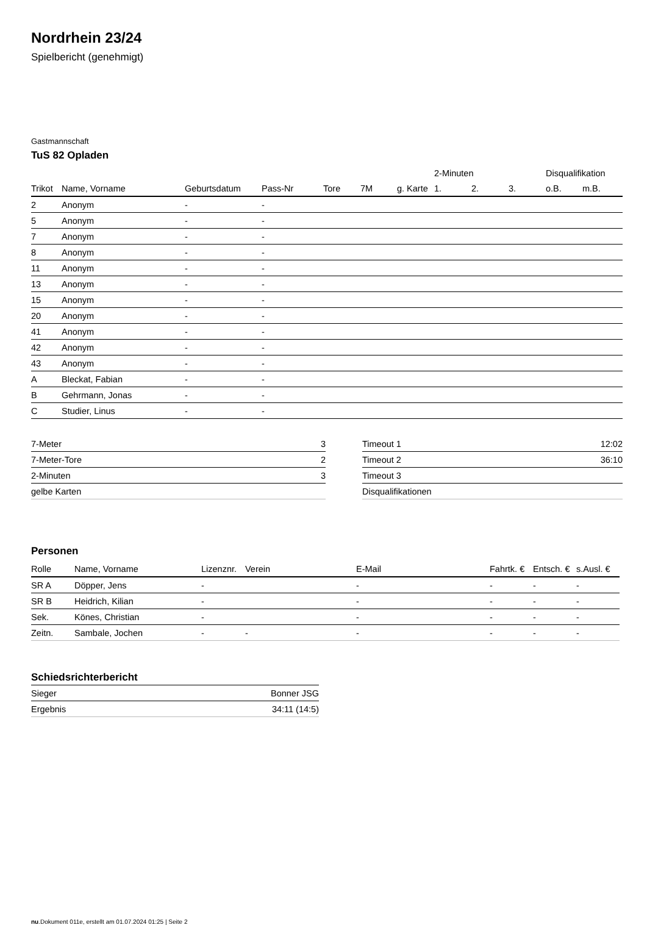Nordrhein 23/24
Spielbericht (genehmigt)
Gastmannschaft
TuS 82 Opladen
| | | | | | | | 2-Minuten | | | Disqualifikation | |
| --- | --- | --- | --- | --- | --- | --- | --- | --- | --- | --- | --- |
| Trikot | Name, Vorname | Geburtsdatum | Pass-Nr | Tore | 7M | g. Karte | 1. | 2. | 3. | o.B. | m.B. |
| 2 | Anonym | - | - | | | | | | | | |
| 5 | Anonym | - | - | | | | | | | | |
| 7 | Anonym | - | - | | | | | | | | |
| 8 | Anonym | - | - | | | | | | | | |
| 11 | Anonym | - | - | | | | | | | | |
| 13 | Anonym | - | - | | | | | | | | |
| 15 | Anonym | - | - | | | | | | | | |
| 20 | Anonym | - | - | | | | | | | | |
| 41 | Anonym | - | - | | | | | | | | |
| 42 | Anonym | - | - | | | | | | | | |
| 43 | Anonym | - | - | | | | | | | | |
| A | Bleckat, Fabian | - | - | | | | | | | | |
| B | Gehrmann, Jonas | - | - | | | | | | | | |
| C | Studier, Linus | - | - | | | | | | | | |
| 7-Meter | 3 |
| 7-Meter-Tore | 2 |
| 2-Minuten | 3 |
| gelbe Karten | |
| Timeout 1 | 12:02 |
| Timeout 2 | 36:10 |
| Timeout 3 | |
| Disqualifikationen | |
Personen
| Rolle | Name, Vorname | Lizenznr. | Verein | E-Mail | Fahrtk. € | Entsch. € | s.Ausl. € |
| --- | --- | --- | --- | --- | --- | --- | --- |
| SR A | Döpper, Jens | - | | - | - | - | - |
| SR B | Heidrich, Kilian | - | | - | - | - | - |
| Sek. | Könes, Christian | - | | - | - | - | - |
| Zeitn. | Sambale, Jochen | - | - | - | - | - | - |
Schiedsrichterbericht
| Sieger | Bonner JSG |
| Ergebnis | 34:11 (14:5) |
nu.Dokument 011e, erstellt am 01.07.2024 01:25 | Seite 2